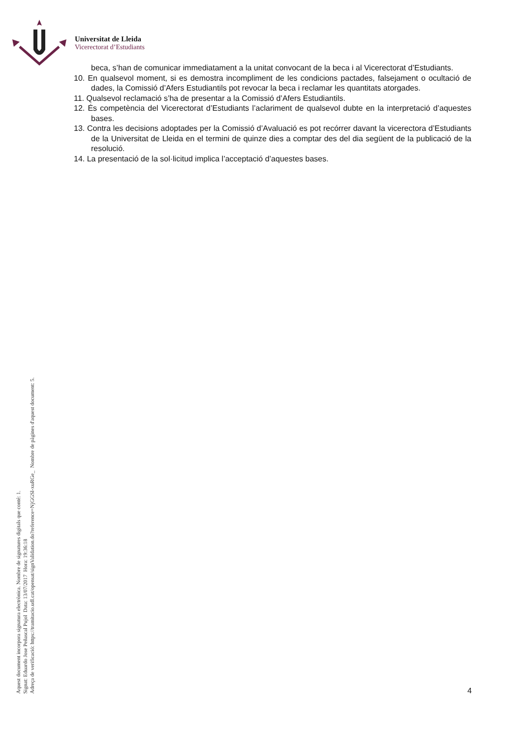Universitat de Lleida
Vicerectorat d’Estudiants
beca, s’han de comunicar immediatament a la unitat convocant de la beca i al Vicerectorat d’Estudiants.
10. En qualsevol moment, si es demostra incompliment de les condicions pactades, falsejament o ocultació de dades, la Comissió d’Afers Estudiantils pot revocar la beca i reclamar les quantitats atorgades.
11. Qualsevol reclamació s’ha de presentar a la Comissió d’Afers Estudiantils.
12. És competència del Vicerectorat d’Estudiants l’aclariment de qualsevol dubte en la interpretació d’aquestes bases.
13. Contra les decisions adoptades per la Comissió d’Avaluació es pot recórrer davant la vicerectora d’Estudiants de la Universitat de Lleida en el termini de quinze dies a comptar des del dia següent de la publicació de la resolució.
14. La presentació de la sol·licitud implica l’acceptació d’aquestes bases.
Aquest document incorpora signatura electrònica. Nombre de signatures digitals que conté: 1.
Signat: Eduardo Jose Peñascal Pujol Data: 13/07/2017 Hora: 19:36:18
Adreça de verificació: https://tramitacio.udl.cat/opensat/signValidation.do?reference=NjGGSl-xuRGe_ Nombre de pàgines d'aquest document: 5.
4